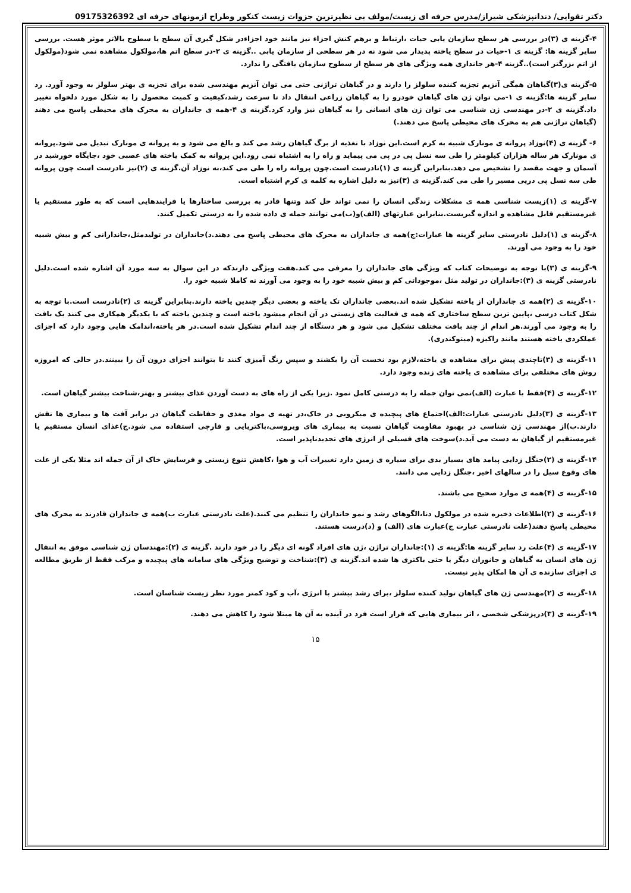دکتر تقوایی/ دندانپزشکی شیراز/مدرس حرفه ای زیست/مولف بی نظیرترین جزوات زیست کنکور وطراح ازمونهای حرفه ای 09175326392
۴-گزینه ی (۳)در بررسی هر سطح سازمان یابی حیات ،ارتباط و برهم کنش اجزاء نیز مانند خود اجزاءدر شکل گیری آن سطح یا سطوح بالاتر موثر هست. بررسی سایر گزینه ها: گزینه ی ۱-حیات در سطح یاخته پدیدار می شود نه در هر سطحی از سازمان یابی ..گزینه ی ۲-در سطح اتم ها،مولکول مشاهده نمی شود(مولکول از اتم بزرگتر است)..گزینه ۴-هر جانداری همه ویژگی های هر سطح از سطوح سازمان یافتگی را ندارد.
۵-گزینه ی(۳)گیاهان همگی آنزیم تجزیه کننده سلولز را دارند و در گیاهان تراژنی حتی می توان آنزیم مهندسی شده برای تجزیه ی بهتر سلولز به وجود آورد. رد سایر گزینه ها:گزینه ی ۱-می توان ژن های گیاهان خودرو را به گیاهان زراعی انتقال داد تا سرعت رشد،کیفیت و کمیت محصول را به شکل مورد دلخواه تغییر داد.گزینه ی ۲-در مهندسی ژن شناسی می توان ژن های انسانی را به گیاهان نیز وارد کرد.گزینه ی ۴-همه ی جانداران به محرک های محیطی پاسخ می دهند (گیاهان تراژنی هم به محرک های محیطی پاسخ می دهند.)
۶- گزینه ی (۴)نوزاد پروانه ی مونارک شبیه به کرم است.این نوزاد با تغذیه از برگ گیاهان رشد می کند و بالغ می شود و به پروانه ی مونارک تبدیل می شود.پروانه ی مونارک هر ساله هزاران کیلومتر را طی سه نسل پی در پی می پیماید و راه را به اشتباه نمی رود.این پروانه به کمک یاخته های عصبی خود ،جایگاه خورشید در آسمان و جهت مقصد را تشخیص می دهد.بنابراین گزینه ی (۱)نادرست است.چون پروانه راه را طی می کند،نه نوزاد آن.گزینه ی (۲)نیز نادرست است چون پروانه طی سه نسل پی درپی مسیر را طی می کند.گزینه ی (۳)نیز به دلیل اشاره به کلمه ی کرم اشتباه است.
۷-گزینه ی (۱)زیست شناسی همه ی مشکلات زندگی انسان را نمی تواند حل کند وتنها قادر به بررسی ساختارها یا فرایندهایی است که به طور مستقیم یا غیرمستقیم قابل مشاهده و اندازه گیریست.بنابراین عبارتهای (الف)و(ب)می توانند جمله ی داده شده را به درستی تکمیل کنند.
۸-گزینه ی (۱)دلیل نادرستی سایر گزینه ها عبارات:ج)همه ی جانداران به محرک های محیطی پاسخ می دهند.د)جانداران در تولیدمثل،جاندارانی کم و بیش شبیه خود را به وجود می آورند.
۹-گزینه ی (۳)با توجه به توضیحات کتاب که ویژگی های جانداران را معرفی می کند.هفت ویژگی دارندکه در این سوال به سه مورد آن اشاره شده است.دلیل نادرستی گزینه ی (۳):جانداران در تولید مثل ،موجوداتی کم و بیش شبیه خود را به وجود می آورند نه کاملا شبیه خود را.
۱۰-گزینه ی (۲)همه ی جانداران از یاخته تشکیل شده اند.بعضی جانداران تک یاخته و بعضی دیگر چندین یاخته دارند.بنابراین گزینه ی (۲)نادرست است.با توجه به شکل کتاب درسی ،پایین ترین سطح ساختاری که همه ی فعالیت های زیستی در آن انجام میشود یاخته است و چندین یاخته که با یکدیگر همکاری می کنند یک بافت را به وجود می آورند.هر اندام از چند بافت مختلف تشکیل می شود و هر دستگاه از چند اندام تشکیل شده است.در هر یاخته،اندامک هایی وجود دارد که اجزای عملکردی یاخته هستند مانند راکیزه (میتوکندری).
۱۱-گزینه ی (۳)تاچندی پیش برای مشاهده ی یاخته،لازم بود نخست آن را بکشند و سپس رنگ آمیزی کنند تا بتوانند اجزای درون آن را ببینند.در حالی که امروزه روش های مختلفی برای مشاهده ی یاخته های زنده وجود دارد.
۱۲-گزینه ی (۴)فقط با عبارت (الف)نمی توان جمله را به درستی کامل نمود .زیرا یکی از راه های به دست آوردن غذای بیشتر و بهتر،شناخت بیشتر گیاهان است.
۱۳-گزینه ی (۳)دلیل نادرستی عبارات:الف)اجتماع های پیچیده ی میکروبی در خاک،در تهیه ی مواد مغذی و حفاظت گیاهان در برابر آفت ها و بیماری ها نقش دارند.ب)از مهندسی ژن شناسی در بهبود مقاومت گیاهان نسبت به بیماری های ویروسی،باکتریایی و قارچی استفاده می شود.ج)غذای انسان مستقیم یا غیرمستقیم از گیاهان به دست می آید.د)سوخت های فسیلی از انرژی های تجدیدناپذیر است.
۱۴-گزینه ی (۲)جنگل زدایی پیامد های بسیار بدی برای سیاره ی زمین دارد تغییرات آب و هوا ،کاهش تنوع زیستی و فرسایش خاک از آن جمله اند مثلا یکی از علت های وقوع سیل را در سالهای اخیر ،جنگل زدایی می دانند.
۱۵-گزینه ی (۴)همه ی موارد صحیح می باشند.
۱۶-گزینه ی (۲)اطلاعات ذخیره شده در مولکول دنا،الگوهای رشد و نمو جانداران را تنظیم می کنند.(علت نادرستی عبارت ب)همه ی جانداران قادرند به محرک های محیطی پاسخ دهند(علت نادرستی عبارت ج)عبارت های (الف) و (د)درست هستند.
۱۷-گزینه ی (۴)علت رد سایر گزینه ها:گزینه ی (۱):جانداران تراژن ،ژن های افراد گونه ای دیگر را در خود دارند .گزینه ی (۲):مهندسان ژن شناسی موفق به انتقال ژن های انسان به گیاهان و جانوران دیگر یا حتی باکتری ها شده اند.گزینه ی (۳):شناخت و توضیح ویژگی های سامانه های پیچیده و مرکب فقط از طریق مطالعه ی اجزای سازنده ی آن ها امکان پذیر نیست.
۱۸-گزینه ی (۲)مهندسی ژن های گیاهان تولید کننده سلولز ،برای رشد بیشتر با انرژی ،آب و کود کمتر مورد نظر زیست شناسان است.
۱۹-گزینه ی (۳)درپزشکی شخصی ، اثر بیماری هایی که قرار است فرد در آینده به آن ها مبتلا شود را کاهش می دهند.
۱۵